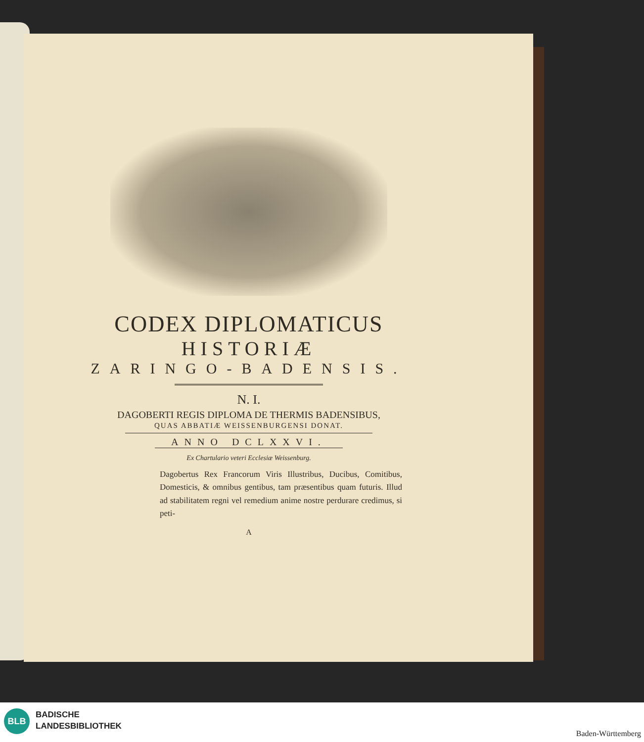CODEX DIPLOMATICUS
HISTORIÆ
ZARINGO-BADENSIS.
N. I.
DAGOBERTI REGIS DIPLOMA DE THERMIS BADENSIBUS,
QUAS ABBATIÆ WEISSENBURGENSI DONAT.
ANNO DCLXXVI.
Ex Chartulario veteri Ecclesiæ Weissenburg.
Dagobertus Rex Francorum Viris Illustribus, Ducibus, Comitibus, Domesticis, & omnibus gentibus, tam præsentibus quam futuris. Illud ad stabilitatem regni vel remedium anime nostre perdurare credimus, si peti-
A
BLB
BADISCHE
LANDESBIBLIOTHEK
Baden-Württemberg